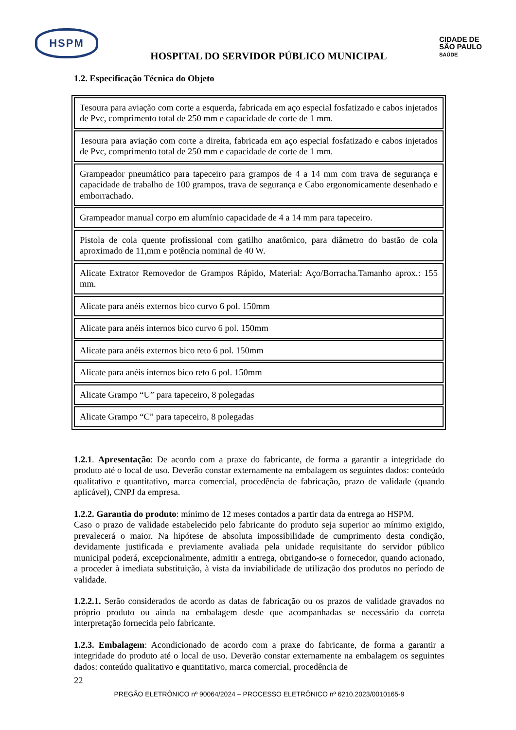HSPM
HOSPITAL DO SERVIDOR PÚBLICO MUNICIPAL
CIDADE DE
SÃO PAULO
SAÚDE
1.2. Especificação Técnica do Objeto
| Tesoura para aviação com corte a esquerda, fabricada em aço especial fosfatizado e cabos injetados de Pvc, comprimento total de 250 mm e capacidade de corte de 1 mm. |
| Tesoura para aviação com corte a direita, fabricada em aço especial fosfatizado e cabos injetados de Pvc, comprimento total de 250 mm e capacidade de corte de 1 mm. |
| Grampeador pneumático para tapeceiro para grampos de 4 a 14 mm com trava de segurança e capacidade de trabalho de 100 grampos, trava de segurança e Cabo ergonomicamente desenhado e emborrachado. |
| Grampeador manual corpo em alumínio capacidade de 4 a 14 mm para tapeceiro. |
| Pistola de cola quente profissional com gatilho anatômico, para diâmetro do bastão de cola aproximado de 11,mm e potência nominal de 40 W. |
| Alicate Extrator Removedor de Grampos Rápido, Material: Aço/Borracha.Tamanho aprox.: 155 mm. |
| Alicate para anéis externos bico curvo 6 pol. 150mm |
| Alicate para anéis internos bico curvo 6 pol. 150mm |
| Alicate para anéis externos bico reto 6 pol. 150mm |
| Alicate para anéis internos bico reto 6 pol. 150mm |
| Alicate Grampo “U” para tapeceiro, 8 polegadas |
| Alicate Grampo “C” para tapeceiro, 8 polegadas |
1.2.1. Apresentação: De acordo com a praxe do fabricante, de forma a garantir a integridade do produto até o local de uso. Deverão constar externamente na embalagem os seguintes dados: conteúdo qualitativo e quantitativo, marca comercial, procedência de fabricação, prazo de validade (quando aplicável), CNPJ da empresa.
1.2.2. Garantia do produto: mínimo de 12 meses contados a partir data da entrega ao HSPM.
Caso o prazo de validade estabelecido pelo fabricante do produto seja superior ao mínimo exigido, prevalecerá o maior. Na hipótese de absoluta impossibilidade de cumprimento desta condição, devidamente justificada e previamente avaliada pela unidade requisitante do servidor público municipal poderá, excepcionalmente, admitir a entrega, obrigando-se o fornecedor, quando acionado, a proceder à imediata substituição, à vista da inviabilidade de utilização dos produtos no período de validade.
1.2.2.1. Serão considerados de acordo as datas de fabricação ou os prazos de validade gravados no próprio produto ou ainda na embalagem desde que acompanhadas se necessário da correta interpretação fornecida pelo fabricante.
1.2.3. Embalagem: Acondicionado de acordo com a praxe do fabricante, de forma a garantir a integridade do produto até o local de uso. Deverão constar externamente na embalagem os seguintes dados: conteúdo qualitativo e quantitativo, marca comercial, procedência de
22
PREGÃO ELETRÔNICO nº 90064/2024 – PROCESSO ELETRÔNICO nº 6210.2023/0010165-9